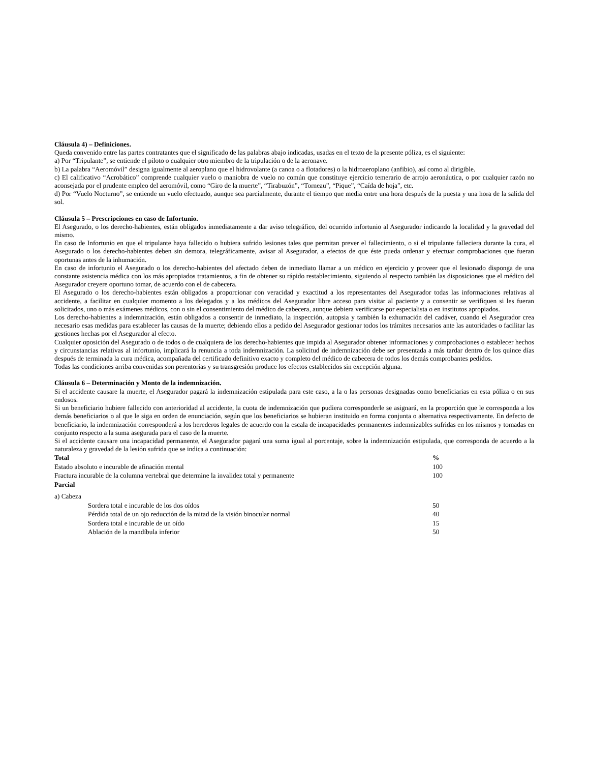Cláusula 4) – Definiciones.
Queda convenido entre las partes contratantes que el significado de las palabras abajo indicadas, usadas en el texto de la presente póliza, es el siguiente:
a) Por “Tripulante”, se entiende el piloto o cualquier otro miembro de la tripulación o de la aeronave.
b) La palabra “Aeromóvil” designa igualmente al aeroplano que el hidrovolante (a canoa o a flotadores) o la hidroaeroplano (anfibio), así como al dirigible.
c) El calificativo “Acrobático” comprende cualquier vuelo o maniobra de vuelo no común que constituye ejercicio temerario de arrojo aeronáutica, o por cualquier razón no aconsejada por el prudente empleo del aeromóvil, como “Giro de la muerte”, “Tirabuzón”, “Torneau”, “Pique”, “Caída de hoja”, etc.
d) Por “Vuelo Nocturno”, se entiende un vuelo efectuado, aunque sea parcialmente, durante el tiempo que media entre una hora después de la puesta y una hora de la salida del sol.
Cláusula 5 – Prescripciones en caso de Infortunio.
El Asegurado, o los derecho-habientes, están obligados inmediatamente a dar aviso telegráfico, del ocurrido infortunio al Asegurador indicando la localidad y la gravedad del mismo.
En caso de Infortunio en que el tripulante haya fallecido o hubiera sufrido lesiones tales que permitan prever el fallecimiento, o si el tripulante falleciera durante la cura, el Asegurado o los derecho-habientes deben sin demora, telegráficamente, avisar al Asegurador, a efectos de que éste pueda ordenar y efectuar comprobaciones que fueran oportunas antes de la inhumación.
En caso de infortunio el Asegurado o los derecho-habientes del afectado deben de inmediato llamar a un médico en ejercicio y proveer que el lesionado disponga de una constante asistencia médica con los más apropiados tratamientos, a fin de obtener su rápido restablecimiento, siguiendo al respecto también las disposiciones que el médico del Asegurador creyere oportuno tomar, de acuerdo con el de cabecera.
El Asegurado o los derecho-habientes están obligados a proporcionar con veracidad y exactitud a los representantes del Asegurador todas las informaciones relativas al accidente, a facilitar en cualquier momento a los delegados y a los médicos del Asegurador libre acceso para visitar al paciente y a consentir se verifiquen si les fueran solicitados, uno o más exámenes médicos, con o sin el consentimiento del médico de cabecera, aunque debiera verificarse por especialista o en institutos apropiados.
Los derecho-habientes a indemnización, están obligados a consentir de inmediato, la inspección, autopsia y también la exhumación del cadáver, cuando el Asegurador crea necesario esas medidas para establecer las causas de la muerte; debiendo ellos a pedido del Asegurador gestionar todos los trámites necesarios ante las autoridades o facilitar las gestiones hechas por el Asegurador al efecto.
Cualquier oposición del Asegurado o de todos o de cualquiera de los derecho-habientes que impida al Asegurador obtener informaciones y comprobaciones o establecer hechos y circunstancias relativas al infortunio, implicará la renuncia a toda indemnización. La solicitud de indemnización debe ser presentada a más tardar dentro de los quince días después de terminada la cura médica, acompañada del certificado definitivo exacto y completo del médico de cabecera de todos los demás comprobantes pedidos.
Todas las condiciones arriba convenidas son perentorias y su transgresión produce los efectos establecidos sin excepción alguna.
Cláusula 6 – Determinación y Monto de la indemnización.
Si el accidente causare la muerte, el Asegurador pagará la indemnización estipulada para este caso, a la o las personas designadas como beneficiarias en esta póliza o en sus endosos.
Si un beneficiario hubiere fallecido con anterioridad al accidente, la cuota de indemnización que pudiera corresponderle se asignará, en la proporción que le corresponda a los demás beneficiarios o al que le siga en orden de enunciación, según que los beneficiarios se hubieran instituido en forma conjunta o alternativa respectivamente. En defecto de beneficiario, la indemnización corresponderá a los herederos legales de acuerdo con la escala de incapacidades permanentes indemnizables sufridas en los mismos y tomadas en conjunto respecto a la suma asegurada para el caso de la muerte.
Si el accidente causare una incapacidad permanente, el Asegurador pagará una suma igual al porcentaje, sobre la indemnización estipulada, que corresponda de acuerdo a la naturaleza y gravedad de la lesión sufrida que se indica a continuación:
| Total | % |
| --- | --- |
| Estado absoluto e incurable de afinación mental | 100 |
| Fractura incurable de la columna vertebral que determine la invalidez total y permanente | 100 |
| Parcial | |
| a) Cabeza | |
| Sordera total e incurable de los dos oídos | 50 |
| Pérdida total de un ojo reducción de la mitad de la visión binocular normal | 40 |
| Sordera total e incurable de un oído | 15 |
| Ablación de la mandíbula inferior | 50 |